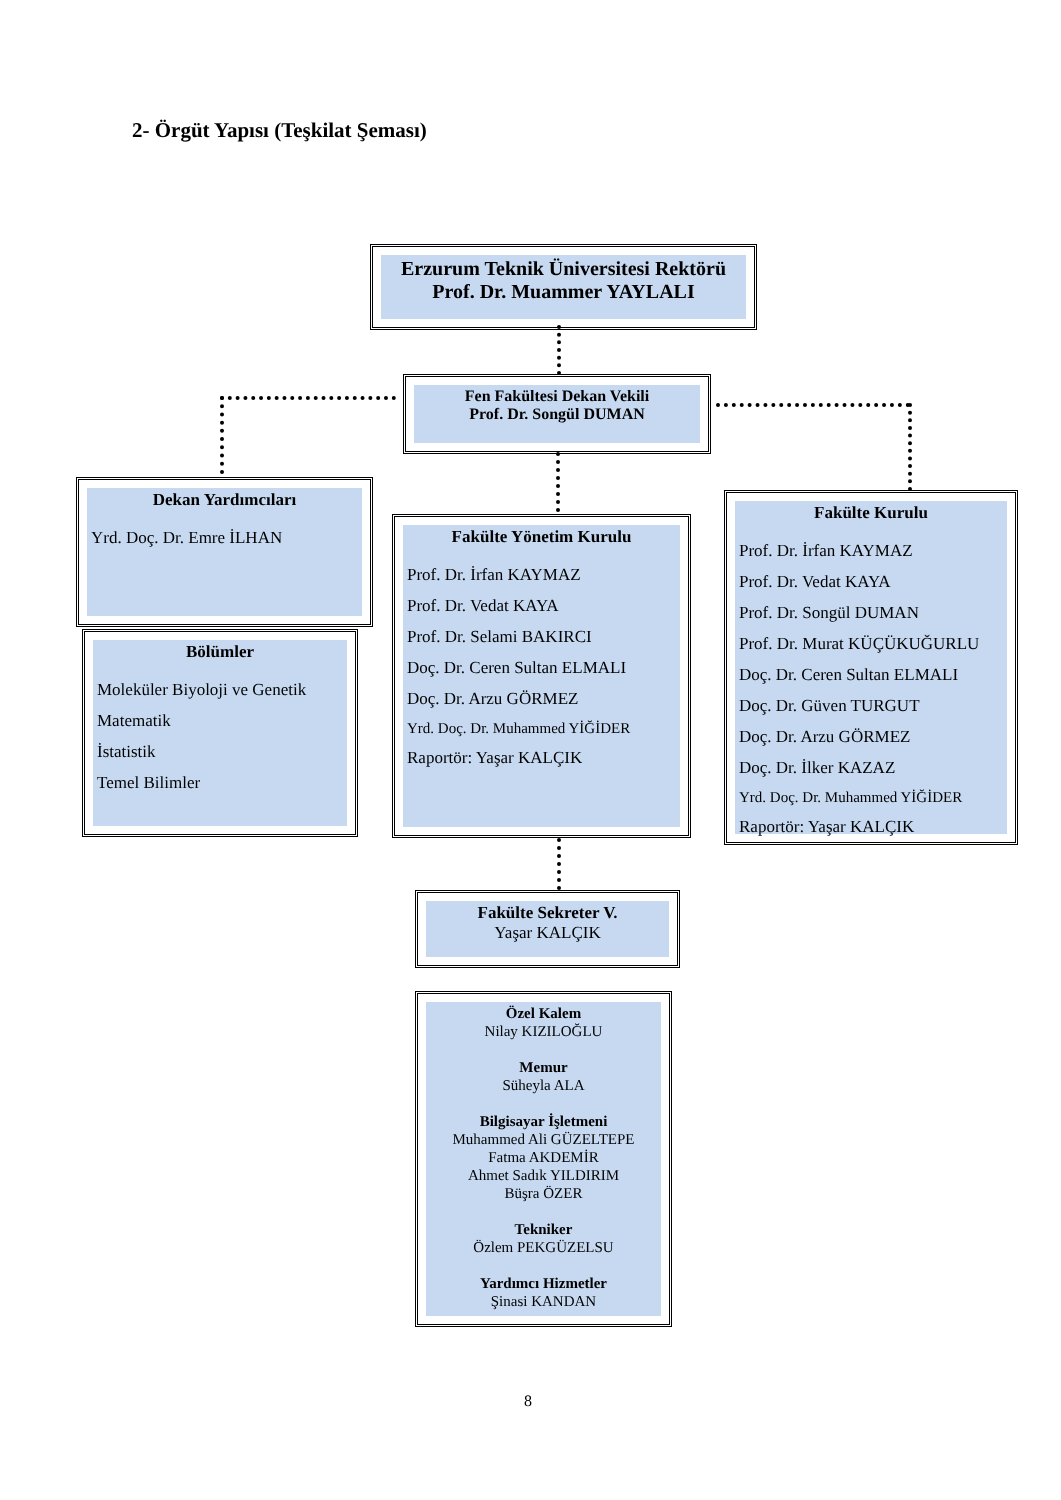2- Örgüt Yapısı (Teşkilat Şeması)
Erzurum Teknik Üniversitesi Rektörü
Prof. Dr. Muammer YAYLALI
Fen Fakültesi Dekan Vekili
Prof. Dr. Songül DUMAN
Dekan Yardımcıları
Yrd. Doç. Dr. Emre İLHAN
Bölümler
Moleküler Biyoloji ve Genetik
Matematik
İstatistik
Temel Bilimler
Fakülte Yönetim Kurulu
Prof. Dr. İrfan KAYMAZ
Prof. Dr. Vedat KAYA
Prof. Dr. Selami BAKIRCI
Doç. Dr. Ceren Sultan ELMALI
Doç. Dr. Arzu GÖRMEZ
Yrd. Doç. Dr. Muhammed YİĞİDER
Raportör: Yaşar KALÇIK
Fakülte Kurulu
Prof. Dr. İrfan KAYMAZ
Prof. Dr. Vedat KAYA
Prof. Dr. Songül DUMAN
Prof. Dr. Murat KÜÇÜKUĞURLU
Doç. Dr. Ceren Sultan ELMALI
Doç. Dr. Güven TURGUT
Doç. Dr. Arzu GÖRMEZ
Doç. Dr. İlker KAZAZ
Yrd. Doç. Dr. Muhammed YİĞİDER
Raportör: Yaşar KALÇIK
Fakülte Sekreter V.
Yaşar KALÇIK
Özel Kalem
Nilay KIZILOĞLU
Memur
Süheyla ALA
Bilgisayar İşletmeni
Muhammed Ali GÜZELTEPE
Fatma AKDEMİR
Ahmet Sadık YILDIRIM
Büşra ÖZER
Tekniker
Özlem PEKGÜZELSU
Yardımcı Hizmetler
Şinasi KANDAN
8